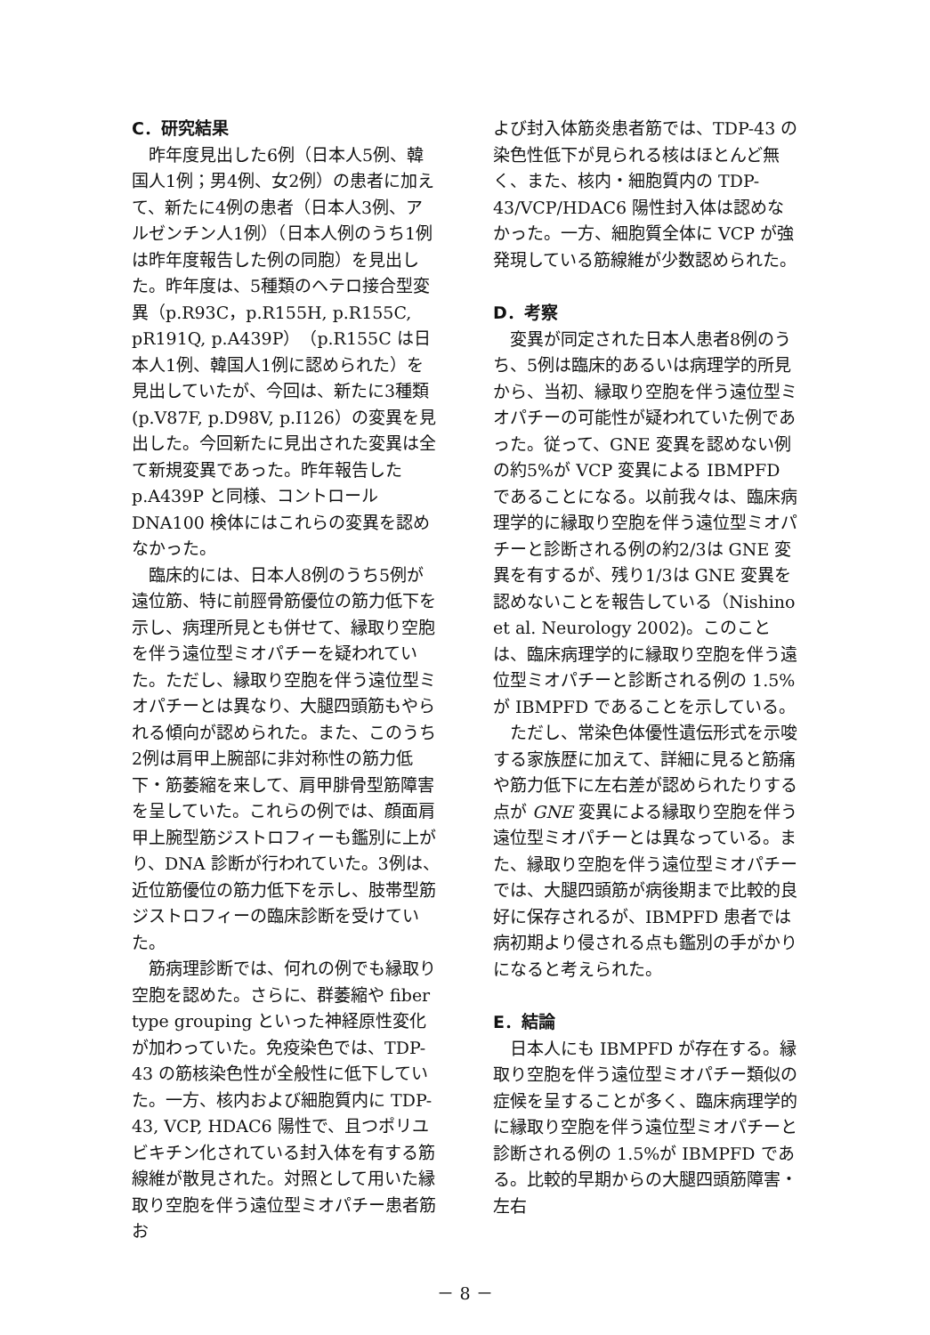C．研究結果
昨年度見出した6例（日本人5例、韓国人1例；男4例、女2例）の患者に加えて、新たに4例の患者（日本人3例、アルゼンチン人1例）（日本人例のうち1例は昨年度報告した例の同胞）を見出した。昨年度は、5種類のヘテロ接合型変異（p.R93C，p.R155H, p.R155C, pR191Q, p.A439P）（p.R155C は日本人1例、韓国人1例に認められた）を見出していたが、今回は、新たに3種類(p.V87F, p.D98V, p.I126）の変異を見出した。今回新たに見出された変異は全て新規変異であった。昨年報告した p.A439P と同様、コントロール DNA100 検体にはこれらの変異を認めなかった。
臨床的には、日本人8例のうち5例が遠位筋、特に前脛骨筋優位の筋力低下を示し、病理所見とも併せて、縁取り空胞を伴う遠位型ミオパチーを疑われていた。ただし、縁取り空胞を伴う遠位型ミオパチーとは異なり、大腿四頭筋もやられる傾向が認められた。また、このうち2例は肩甲上腕部に非対称性の筋力低下・筋萎縮を来して、肩甲腓骨型筋障害を呈していた。これらの例では、顔面肩甲上腕型筋ジストロフィーも鑑別に上がり、DNA 診断が行われていた。3例は、近位筋優位の筋力低下を示し、肢帯型筋ジストロフィーの臨床診断を受けていた。
筋病理診断では、何れの例でも縁取り空胞を認めた。さらに、群萎縮や fiber type grouping といった神経原性変化が加わっていた。免疫染色では、TDP-43 の筋核染色性が全般性に低下していた。一方、核内および細胞質内に TDP-43, VCP, HDAC6 陽性で、且つポリユビキチン化されている封入体を有する筋線維が散見された。対照として用いた縁取り空胞を伴う遠位型ミオパチー患者筋お
よび封入体筋炎患者筋では、TDP-43 の染色性低下が見られる核はほとんど無く、また、核内・細胞質内の TDP-43/VCP/HDAC6 陽性封入体は認めなかった。一方、細胞質全体に VCP が強発現している筋線維が少数認められた。
D．考察
変異が同定された日本人患者8例のうち、5例は臨床的あるいは病理学的所見から、当初、縁取り空胞を伴う遠位型ミオパチーの可能性が疑われていた例であった。従って、GNE 変異を認めない例の約5%が VCP 変異による IBMPFD であることになる。以前我々は、臨床病理学的に縁取り空胞を伴う遠位型ミオパチーと診断される例の約2/3は GNE 変異を有するが、残り1/3は GNE 変異を認めないことを報告している（Nishino et al. Neurology 2002)。このことは、臨床病理学的に縁取り空胞を伴う遠位型ミオパチーと診断される例の 1.5%が IBMPFD であることを示している。
ただし、常染色体優性遺伝形式を示唆する家族歴に加えて、詳細に見ると筋痛や筋力低下に左右差が認められたりする点が GNE 変異による縁取り空胞を伴う遠位型ミオパチーとは異なっている。また、縁取り空胞を伴う遠位型ミオパチーでは、大腿四頭筋が病後期まで比較的良好に保存されるが、IBMPFD 患者では病初期より侵される点も鑑別の手がかりになると考えられた。
E．結論
日本人にも IBMPFD が存在する。縁取り空胞を伴う遠位型ミオパチー類似の症候を呈することが多く、臨床病理学的に縁取り空胞を伴う遠位型ミオパチーと診断される例の 1.5%が IBMPFD である。比較的早期からの大腿四頭筋障害・左右
－ 8 －